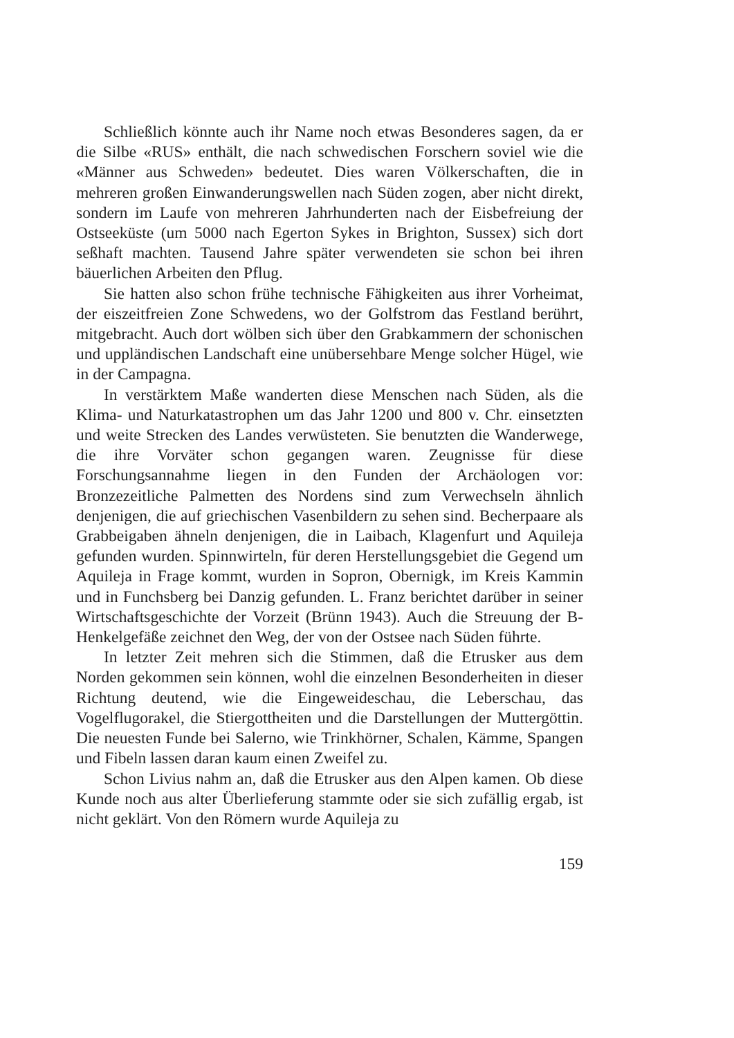Schließlich könnte auch ihr Name noch etwas Besonderes sagen, da er die Silbe «RUS» enthält, die nach schwedischen Forschern soviel wie die «Männer aus Schweden» bedeutet. Dies waren Völkerschaften, die in mehreren großen Einwanderungswellen nach Süden zogen, aber nicht direkt, sondern im Laufe von mehreren Jahrhunderten nach der Eisbefreiung der Ostseeküste (um 5000 nach Egerton Sykes in Brighton, Sussex) sich dort seßhaft machten. Tausend Jahre später verwendeten sie schon bei ihren bäuerlichen Arbeiten den Pflug.
Sie hatten also schon frühe technische Fähigkeiten aus ihrer Vorheimat, der eiszeitfreien Zone Schwedens, wo der Golfstrom das Festland berührt, mitgebracht. Auch dort wölben sich über den Grabkammern der schonischen und uppländischen Landschaft eine unübersehbare Menge solcher Hügel, wie in der Campagna.
In verstärktem Maße wanderten diese Menschen nach Süden, als die Klima- und Naturkatastrophen um das Jahr 1200 und 800 v. Chr. einsetzten und weite Strecken des Landes verwüsteten. Sie benutzten die Wanderwege, die ihre Vorväter schon gegangen waren. Zeugnisse für diese Forschungsannahme liegen in den Funden der Archäologen vor: Bronzezeitliche Palmetten des Nordens sind zum Verwechseln ähnlich denjenigen, die auf griechischen Vasenbildern zu sehen sind. Becherpaare als Grabbeigaben ähneln denjenigen, die in Laibach, Klagenfurt und Aquileja gefunden wurden. Spinnwirteln, für deren Herstellungsgebiet die Gegend um Aquileja in Frage kommt, wurden in Sopron, Obernigk, im Kreis Kammin und in Funchsberg bei Danzig gefunden. L. Franz berichtet darüber in seiner Wirtschaftsgeschichte der Vorzeit (Brünn 1943). Auch die Streuung der B-Henkelgefäße zeichnet den Weg, der von der Ostsee nach Süden führte.
In letzter Zeit mehren sich die Stimmen, daß die Etrusker aus dem Norden gekommen sein können, wohl die einzelnen Besonderheiten in dieser Richtung deutend, wie die Eingeweideschau, die Leberschau, das Vogelflugorakel, die Stiergottheiten und die Darstellungen der Muttergöttin. Die neuesten Funde bei Salerno, wie Trinkhörner, Schalen, Kämme, Spangen und Fibeln lassen daran kaum einen Zweifel zu.
Schon Livius nahm an, daß die Etrusker aus den Alpen kamen. Ob diese Kunde noch aus alter Überlieferung stammte oder sie sich zufällig ergab, ist nicht geklärt. Von den Römern wurde Aquileja zu
159